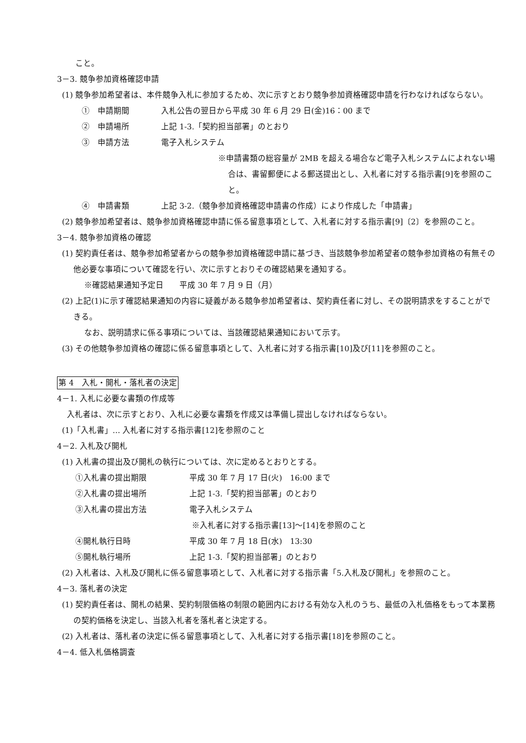こと。
3－3. 競争参加資格確認申請
(1) 競争参加希望者は、本件競争入札に参加するため、次に示すとおり競争参加資格確認申請を行わなければならない。
①　申請期間 入札公告の翌日から平成 30 年 6 月 29 日(金)16：00 まで
②　申請場所 上記 1-3.「契約担当部署」のとおり
③　申請方法 電子入札システム
※申請書類の総容量が 2MB を超える場合など電子入札システムによれない場合は、書留郵便による郵送提出とし、入札者に対する指示書[9]を参照のこと。
④　申請書類 上記 3-2.（競争参加資格確認申請書の作成）により作成した「申請書」
(2) 競争参加希望者は、競争参加資格確認申請に係る留意事項として、入札者に対する指示書[9]〔2〕を参照のこと。
3－4. 競争参加資格の確認
(1) 契約責任者は、競争参加希望者からの競争参加資格確認申請に基づき、当該競争参加希望者の競争参加資格の有無その他必要な事項について確認を行い、次に示すとおりその確認結果を通知する。
※確認結果通知予定日　　平成 30 年 7 月 9 日（月）
(2) 上記(1)に示す確認結果通知の内容に疑義がある競争参加希望者は、契約責任者に対し、その説明請求をすることができる。
なお、説明請求に係る事項については、当該確認結果通知において示す。
(3) その他競争参加資格の確認に係る留意事項として、入札者に対する指示書[10]及び[11]を参照のこと。
第 4　入札・開札・落札者の決定
4－1. 入札に必要な書類の作成等
入札者は、次に示すとおり、入札に必要な書類を作成又は準備し提出しなければならない。
(1)「入札書」… 入札者に対する指示書[12]を参照のこと
4－2. 入札及び開札
(1) 入札書の提出及び開札の執行については、次に定めるとおりとする。
①入札書の提出期限 平成 30 年 7 月 17 日(火)　16:00 まで
②入札書の提出場所 上記 1-3.「契約担当部署」のとおり
③入札書の提出方法 電子入札システム
※入札者に対する指示書[13]～[14]を参照のこと
④開札執行日時 平成 30 年 7 月 18 日(水)　13:30
⑤開札執行場所 上記 1-3.「契約担当部署」のとおり
(2) 入札者は、入札及び開札に係る留意事項として、入札者に対する指示書「5.入札及び開札」を参照のこと。
4－3. 落札者の決定
(1) 契約責任者は、開札の結果、契約制限価格の制限の範囲内における有効な入札のうち、最低の入札価格をもって本業務の契約価格を決定し、当該入札者を落札者と決定する。
(2) 入札者は、落札者の決定に係る留意事項として、入札者に対する指示書[18]を参照のこと。
4－4. 低入札価格調査